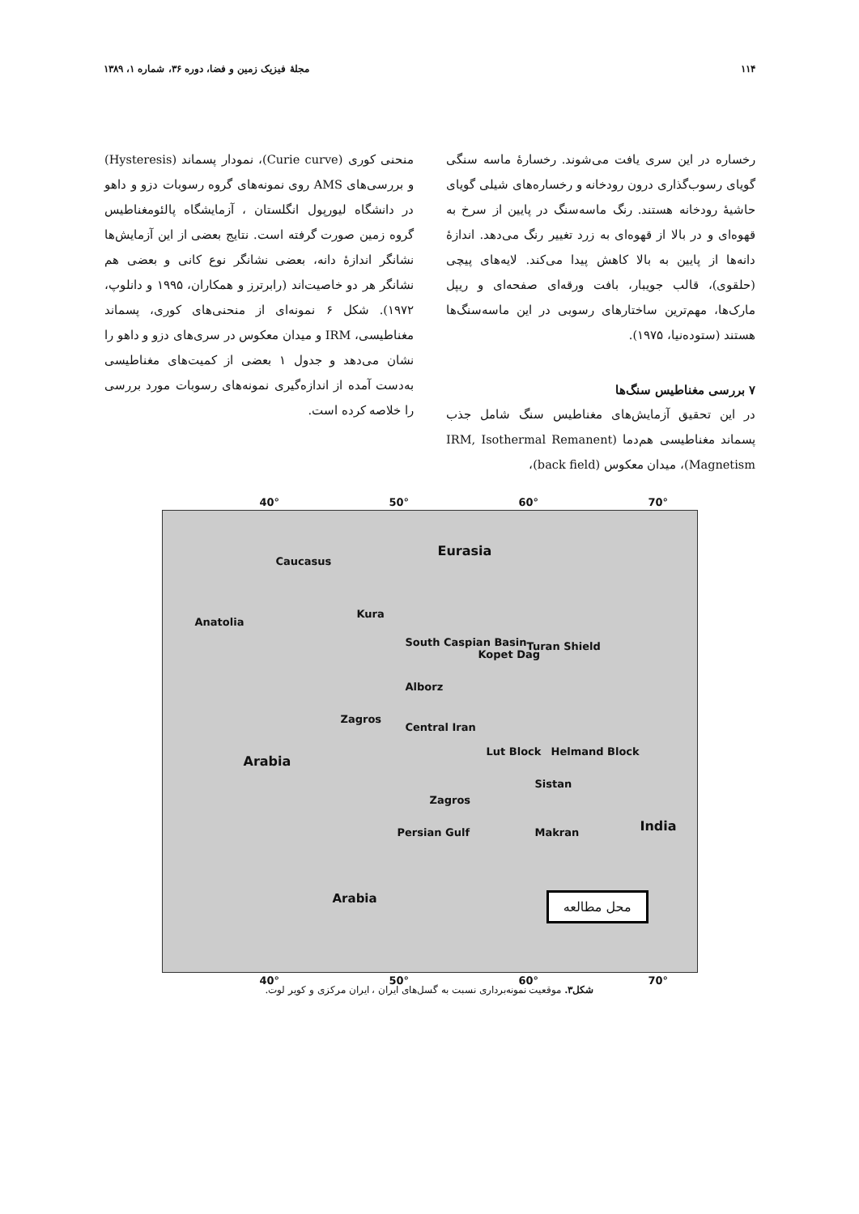۱۱۴ مجلهٔ فیزیک زمین و فضا، دوره ۳۶، شماره ۱، ۱۳۸۹
رخساره در این سری یافت می‌شوند. رخسارهٔ ماسه سنگی گویای رسوب‌گذاری درون رودخانه و رخساره‌های شیلی گویای حاشیهٔ رودخانه هستند. رنگ ماسه‌سنگ در پایین از سرخ به قهوه‌ای و در بالا از قهوه‌ای به زرد تغییر رنگ می‌دهد. اندازهٔ دانه‌ها از پایین به بالا کاهش پیدا می‌کند. لایه‌های پیچی (حلقوی)، قالب جویبار، بافت ورقه‌ای صفحه‌ای و ریپل مارک‌ها، مهم‌ترین ساختارهای رسوبی در این ماسه‌سنگ‌ها هستند (ستوده‌نیا، ۱۹۷۵).
۷ بررسی مغناطیس سنگ‌ها
در این تحقیق آزمایش‌های مغناطیس سنگ شامل جذب پسماند مغناطیسی هم‌دما (IRM, Isothermal Remanent Magnetism)، میدان معکوس (back field)،
منحنی کوری (Curie curve)، نمودار پسماند (Hysteresis) و بررسی‌های AMS روی نمونه‌های گروه رسوبات دزو و داهو در دانشگاه لیورپول انگلستان ، آزمایشگاه پالئومغناطیس گروه زمین صورت گرفته است. نتایج بعضی از این آزمایش‌ها نشانگر اندازهٔ دانه، بعضی نشانگر نوع کانی و بعضی هم نشانگر هر دو خاصیت‌اند (رابرترز و همکاران، ۱۹۹۵ و دانلوپ، ۱۹۷۲). شکل ۶ نمونه‌ای از منحنی‌های کوری، پسماند مغناطیسی، IRM و میدان معکوس در سری‌های دزو و داهو را نشان می‌دهد و جدول ۱ بعضی از کمیت‌های مغناطیسی به‌دست آمده از اندازه‌گیری نمونه‌های رسوبات مورد بررسی را خلاصه کرده است.
40° 50° 60° 70°
Eurasia
Caucasus
Anatolia
Kura
South Caspian Basin Turan Shield
Kopet Dag
Alborz
Central Iran
Zagros
Lut Block Helmand Block
Arabia
Sistan
Zagros
Persian Gulf Makran India
Arabia
40° 50° 60° 70°
محل مطالعه
شکل۳. موقعیت نمونه‌برداری نسبت به گسل‌های ایران ، ایران مرکزی و کویر لوت.